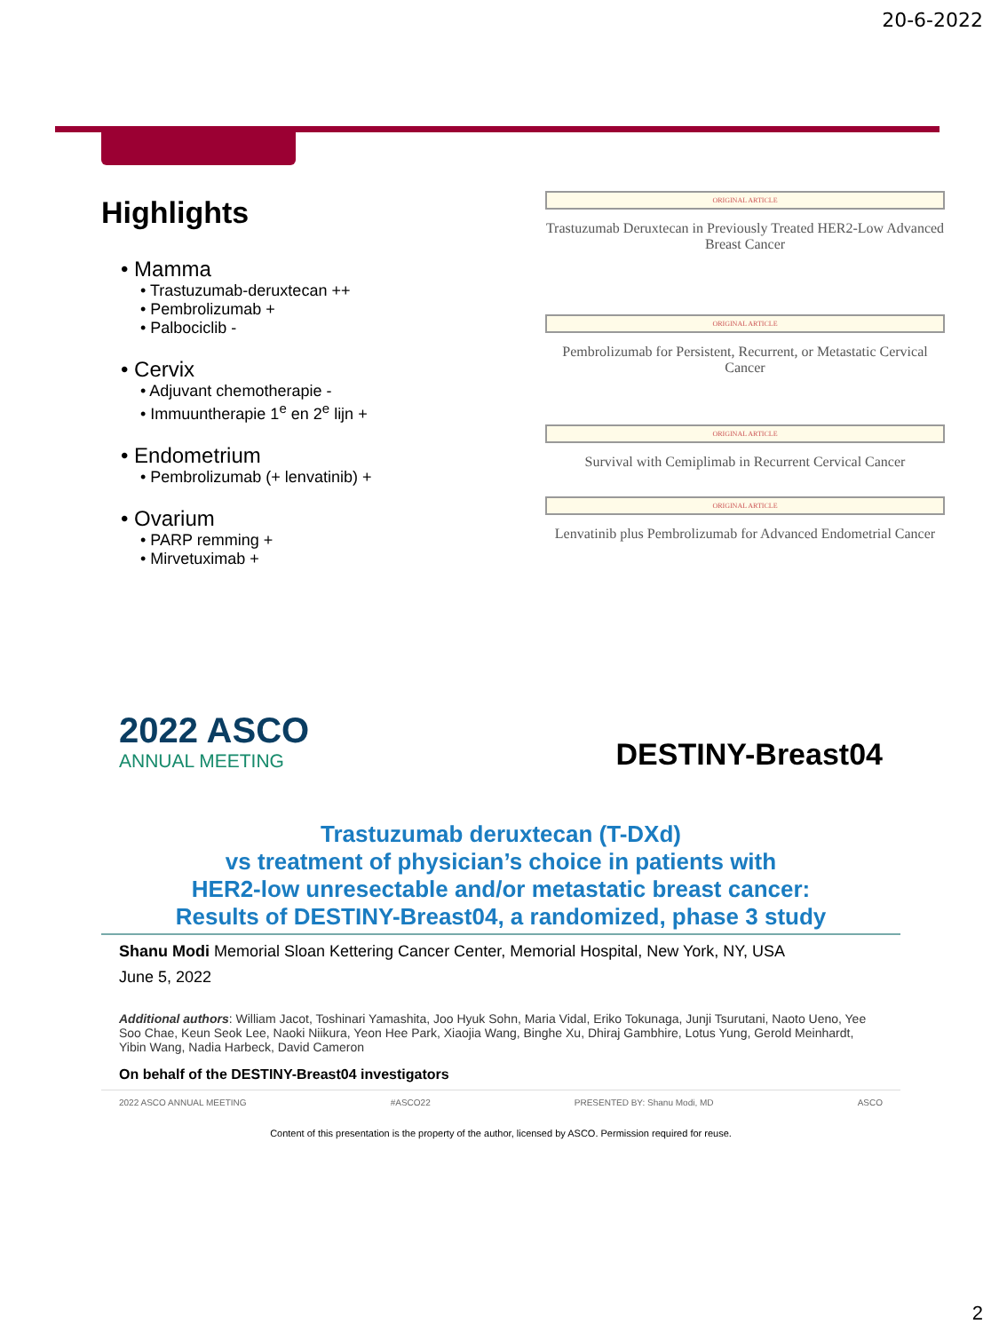20-6-2022
Highlights
• Mamma
• Trastuzumab-deruxtecan ++
• Pembrolizumab +
• Palbociclib -
• Cervix
• Adjuvant chemotherapie -
• Immuuntherapie 1<sup>e</sup> en 2<sup>e</sup> lijn +
• Endometrium
• Pembrolizumab (+ lenvatinib) +
• Ovarium
• PARP remming +
• Mirvetuximab +
ORIGINAL ARTICLE
Trastuzumab Deruxtecan in Previously Treated HER2-Low Advanced Breast Cancer
ORIGINAL ARTICLE
Pembrolizumab for Persistent, Recurrent, or Metastatic Cervical Cancer
ORIGINAL ARTICLE
Survival with Cemiplimab in Recurrent Cervical Cancer
ORIGINAL ARTICLE
Lenvatinib plus Pembrolizumab for Advanced Endometrial Cancer
2022 ASCO
ANNUAL MEETING
DESTINY-Breast04
Trastuzumab deruxtecan (T-DXd)
vs treatment of physician’s choice in patients with
HER2-low unresectable and/or metastatic breast cancer:
Results of DESTINY-Breast04, a randomized, phase 3 study
Shanu Modi Memorial Sloan Kettering Cancer Center, Memorial Hospital, New York, NY, USA
June 5, 2022
Additional authors: William Jacot, Toshinari Yamashita, Joo Hyuk Sohn, Maria Vidal, Eriko Tokunaga, Junji Tsurutani, Naoto Ueno, Yee Soo Chae, Keun Seok Lee, Naoki Niikura, Yeon Hee Park, Xiaojia Wang, Binghe Xu, Dhiraj Gambhire, Lotus Yung, Gerold Meinhardt, Yibin Wang, Nadia Harbeck, David Cameron
On behalf of the DESTINY-Breast04 investigators
2022 ASCO ANNUAL MEETING #ASCO22 PRESENTED BY: Shanu Modi, MD ASCO
Content of this presentation is the property of the author, licensed by ASCO. Permission required for reuse.
2